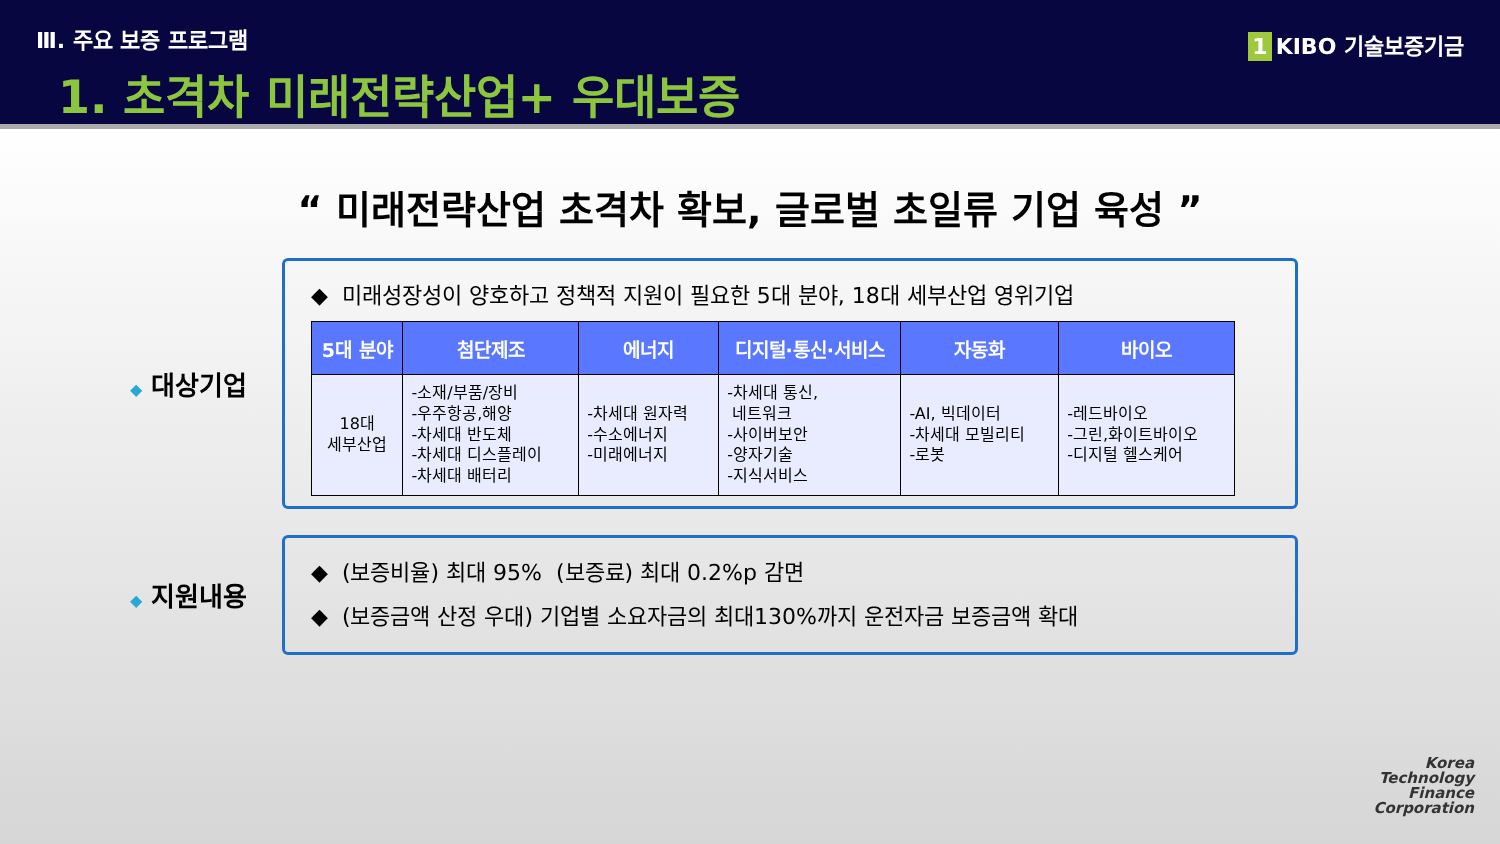Ⅲ. 주요 보증 프로그램
1. 초격차 미래전략산업+ 우대보증
1 KIBO 기술보증기금
“ 미래전략산업 초격차 확보, 글로벌 초일류 기업 육성 ”
◆ 대상기업
◆ 미래성장성이 양호하고 정책적 지원이 필요한 5대 분야, 18대 세부산업 영위기업
| 5대 분야 | 첨단제조 | 에너지 | 디지털·통신·서비스 | 자동화 | 바이오 |
| --- | --- | --- | --- | --- | --- |
| 18대 세부산업 | -소재/부품/장비 -우주항공,해양 -차세대 반도체 -차세대 디스플레이 -차세대 배터리 | -차세대 원자력 -수소에너지 -미래에너지 | -차세대 통신, 네트워크 -사이버보안 -양자기술 -지식서비스 | -AI, 빅데이터 -차세대 모빌리티 -로봇 | -레드바이오 -그린,화이트바이오 -디지털 헬스케어 |
◆ 지원내용
◆ (보증비율) 최대 95% (보증료) 최대 0.2%p 감면
◆ (보증금액 산정 우대) 기업별 소요자금의 최대130%까지 운전자금 보증금액 확대
Korea
Technology
Finance
Corporation